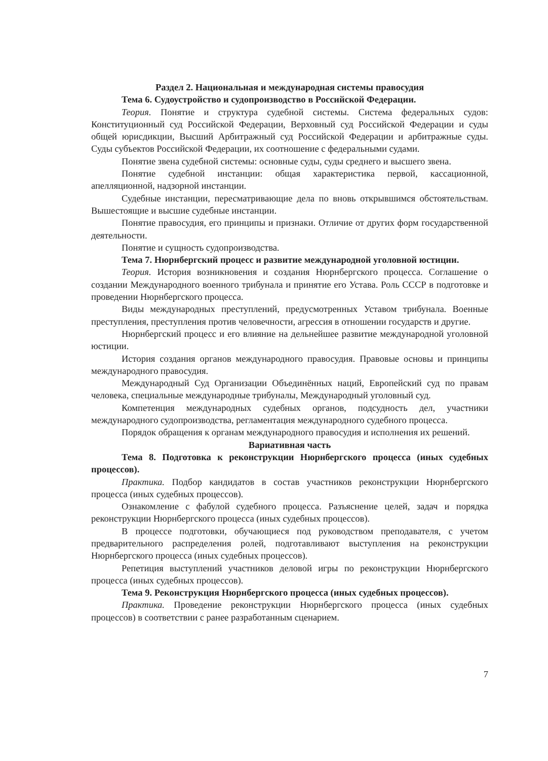Раздел 2. Национальная и международная системы правосудия
Тема 6. Судоустройство и судопроизводство в Российской Федерации.
Теория. Понятие и структура судебной системы. Система федеральных судов: Конституционный суд Российской Федерации, Верховный суд Российской Федерации и суды общей юрисдикции, Высший Арбитражный суд Российской Федерации и арбитражные суды. Суды субъектов Российской Федерации, их соотношение с федеральными судами.
Понятие звена судебной системы: основные суды, суды среднего и высшего звена.
Понятие судебной инстанции: общая характеристика первой, кассационной, апелляционной, надзорной инстанции.
Судебные инстанции, пересматривающие дела по вновь открывшимся обстоятельствам. Вышестоящие и высшие судебные инстанции.
Понятие правосудия, его принципы и признаки. Отличие от других форм государственной деятельности.
Понятие и сущность судопроизводства.
Тема 7. Нюрнбергский процесс и развитие международной уголовной юстиции.
Теория. История возникновения и создания Нюрнбергского процесса. Соглашение о создании Международного военного трибунала и принятие его Устава. Роль СССР в подготовке и проведении Нюрнбергского процесса.
Виды международных преступлений, предусмотренных Уставом трибунала. Военные преступления, преступления против человечности, агрессия в отношении государств и другие.
Нюрнбергский процесс и его влияние на дельнейшее развитие международной уголовной юстиции.
История создания органов международного правосудия. Правовые основы и принципы международного правосудия.
Международный Суд Организации Объединённых наций, Европейский суд по правам человека, специальные международные трибуналы, Международный уголовный суд.
Компетенция международных судебных органов, подсудность дел, участники международного судопроизводства, регламентация международного судебного процесса.
Порядок обращения к органам международного правосудия и исполнения их решений.
Вариативная часть
Тема 8. Подготовка к реконструкции Нюрнбергского процесса (иных судебных процессов).
Практика. Подбор кандидатов в состав участников реконструкции Нюрнбергского процесса (иных судебных процессов).
Ознакомление с фабулой судебного процесса. Разъяснение целей, задач и порядка реконструкции Нюрнбергского процесса (иных судебных процессов).
В процессе подготовки, обучающиеся под руководством преподавателя, с учетом предварительного распределения ролей, подготавливают выступления на реконструкции Нюрнбергского процесса (иных судебных процессов).
Репетиция выступлений участников деловой игры по реконструкции Нюрнбергского процесса (иных судебных процессов).
Тема 9. Реконструкция Нюрнбергского процесса (иных судебных процессов).
Практика. Проведение реконструкции Нюрнбергского процесса (иных судебных процессов) в соответствии с ранее разработанным сценарием.
7